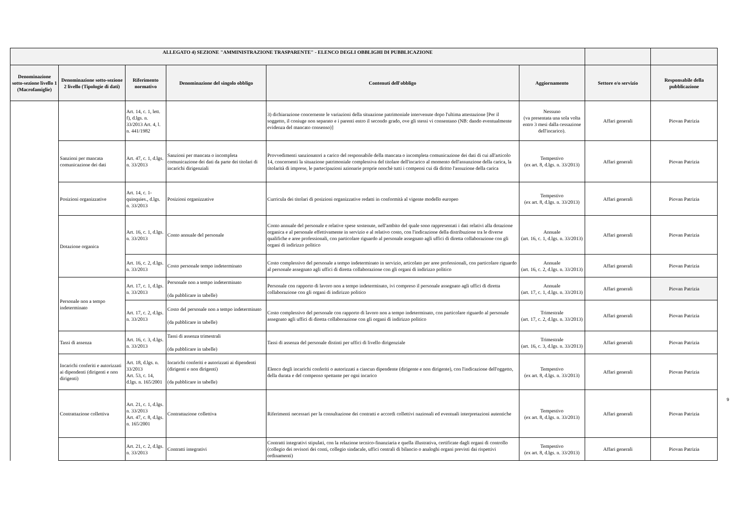| ALLEGATO 4) SEZIONE "AMMINISTRAZIONE TRASPARENTE" - ELENCO DEGLI OBBLIGHI DI PUBBLICAZIONE | | | | | | | |
| --- | --- | --- | --- | --- | --- | --- | --- |
| Denominazione sotto-sezione livello 1 (Macrofamiglie) | Denominazione sotto-sezione 2 livello (Tipologie di dati) | Riferimento normativo | Denominazione del singolo obbligo | Contenuti dell'obbligo | Aggiornamento | Settore e/o servizio | Responsabile della pubblicazione |
| | | Art. 14, c. 1, lett. f), d.lgs. n. 33/2013 Art. 4, l. n. 441/1982 | | 3) dichiarazione concernente le variazioni della situazione patrimoniale intervenute dopo l'ultima attestazione [Per il soggetto, il coniuge non separato e i parenti entro il secondo grado, ove gli stessi vi consentano (NB: dando eventualmente evidenza del mancato consenso)] | Nessuno (va presentata una sola volta entro 3 mesi dalla cessazione dell'incarico). | Affari generali | Piovan Patrizia |
| | Sanzioni per mancata comunicazione dei dati | Art. 47, c. 1, d.lgs. n. 33/2013 | Sanzioni per mancata o incompleta comunicazione dei dati da parte dei titolari di incarichi dirigenziali | Provvedimenti sanzionatori a carico del responsabile della mancata o incompleta comunicazione dei dati di cui all'articolo 14, concernenti la situazione patrimoniale complessiva del titolare dell'incarico al momento dell'assunzione della carica, la titolarità di imprese, le partecipazioni azionarie proprie nonchè tutti i compensi cui dà diritto l'assuzione della carica | Tempestivo (ex art. 8, d.lgs. n. 33/2013) | Affari generali | Piovan Patrizia |
| | Posizioni organizzative | Art. 14, c. 1-quinquies., d.lgs. n. 33/2013 | Posizioni organizzative | Curricula dei titolari di posizioni organizzative redatti in conformità al vigente modello europeo | Tempestivo (ex art. 8, d.lgs. n. 33/2013) | Affari generali | Piovan Patrizia |
| | Dotazione organica | Art. 16, c. 1, d.lgs. n. 33/2013 | Conto annuale del personale | Conto annuale del personale e relative spese sostenute, nell'ambito del quale sono rappresentati i dati relativi alla dotazione organica e al personale effettivamente in servizio e al relativo costo, con l'indicazione della distribuzione tra le diverse qualifiche e aree professionali, con particolare riguardo al personale assegnato agli uffici di diretta collaborazione con gli organi di indirizzo politico | Annuale (art. 16, c. 1, d.lgs. n. 33/2013) | Affari generali | Piovan Patrizia |
| | | Art. 16, c. 2, d.lgs. n. 33/2013 | Costo personale tempo indeterminato | Costo complessivo del personale a tempo indeterminato in servizio, articolato per aree professionali, con particolare riguardo al personale assegnato agli uffici di diretta collaborazione con gli organi di indirizzo politico | Annuale (art. 16, c. 2, d.lgs. n. 33/2013) | Affari generali | Piovan Patrizia |
| | Personale non a tempo indeterminato | Art. 17, c. 1, d.lgs. n. 33/2013 | Personale non a tempo indeterminato (da pubblicare in tabelle) | Personale con rapporto di lavoro non a tempo indeterminato, ivi compreso il personale assegnato agli uffici di diretta collaborazione con gli organi di indirizzo politico | Annuale (art. 17, c. 1, d.lgs. n. 33/2013) | Affari generali | Piovan Patrizia |
| | | Art. 17, c. 2, d.lgs. n. 33/2013 | Costo del personale non a tempo indeterminato (da pubblicare in tabelle) | Costo complessivo del personale con rapporto di lavoro non a tempo indeterminato, con particolare riguardo al personale assegnato agli uffici di diretta collaborazione con gli organi di indirizzo politico | Trimestrale (art. 17, c. 2, d.lgs. n. 33/2013) | Affari generali | Piovan Patrizia |
| | Tassi di assenza | Art. 16, c. 3, d.lgs. n. 33/2013 | Tassi di assenza trimestrali (da pubblicare in tabelle) | Tassi di assenza del personale distinti per uffici di livello dirigenziale | Trimestrale (art. 16, c. 3, d.lgs. n. 33/2013) | Affari generali | Piovan Patrizia |
| | Incarichi conferiti e autorizzati ai dipendenti (dirigenti e non dirigenti) | Art. 18, d.lgs. n. 33/2013 Art. 53, c. 14, d.lgs. n. 165/2001 | Incarichi conferiti e autorizzati ai dipendenti (dirigenti e non dirigenti) (da pubblicare in tabelle) | Elenco degli incarichi conferiti o autorizzati a ciascun dipendente (dirigente e non dirigente), con l'indicazione dell'oggetto, della durata e del compenso spettante per ogni incarico | Tempestivo (ex art. 8, d.lgs. n. 33/2013) | Affari generali | Piovan Patrizia |
| | Contrattazione collettiva | Art. 21, c. 1, d.lgs. n. 33/2013 Art. 47, c. 8, d.lgs. n. 165/2001 | Contrattazione collettiva | Riferimenti necessari per la consultazione dei contratti e accordi collettivi nazionali ed eventuali interpretazioni autentiche | Tempestivo (ex art. 8, d.lgs. n. 33/2013) | Affari generali | Piovan Patrizia |
| | | Art. 21, c. 2, d.lgs. n. 33/2013 | Contratti integrativi | Contratti integrativi stipulati, con la relazione tecnico-finanziaria e quella illustrativa, certificate dagli organi di controllo (collegio dei revisori dei conti, collegio sindacale, uffici centrali di bilancio o analoghi organi previsti dai rispettivi ordinamenti) | Tempestivo (ex art. 8, d.lgs. n. 33/2013) | Affari generali | Piovan Patrizia |
9